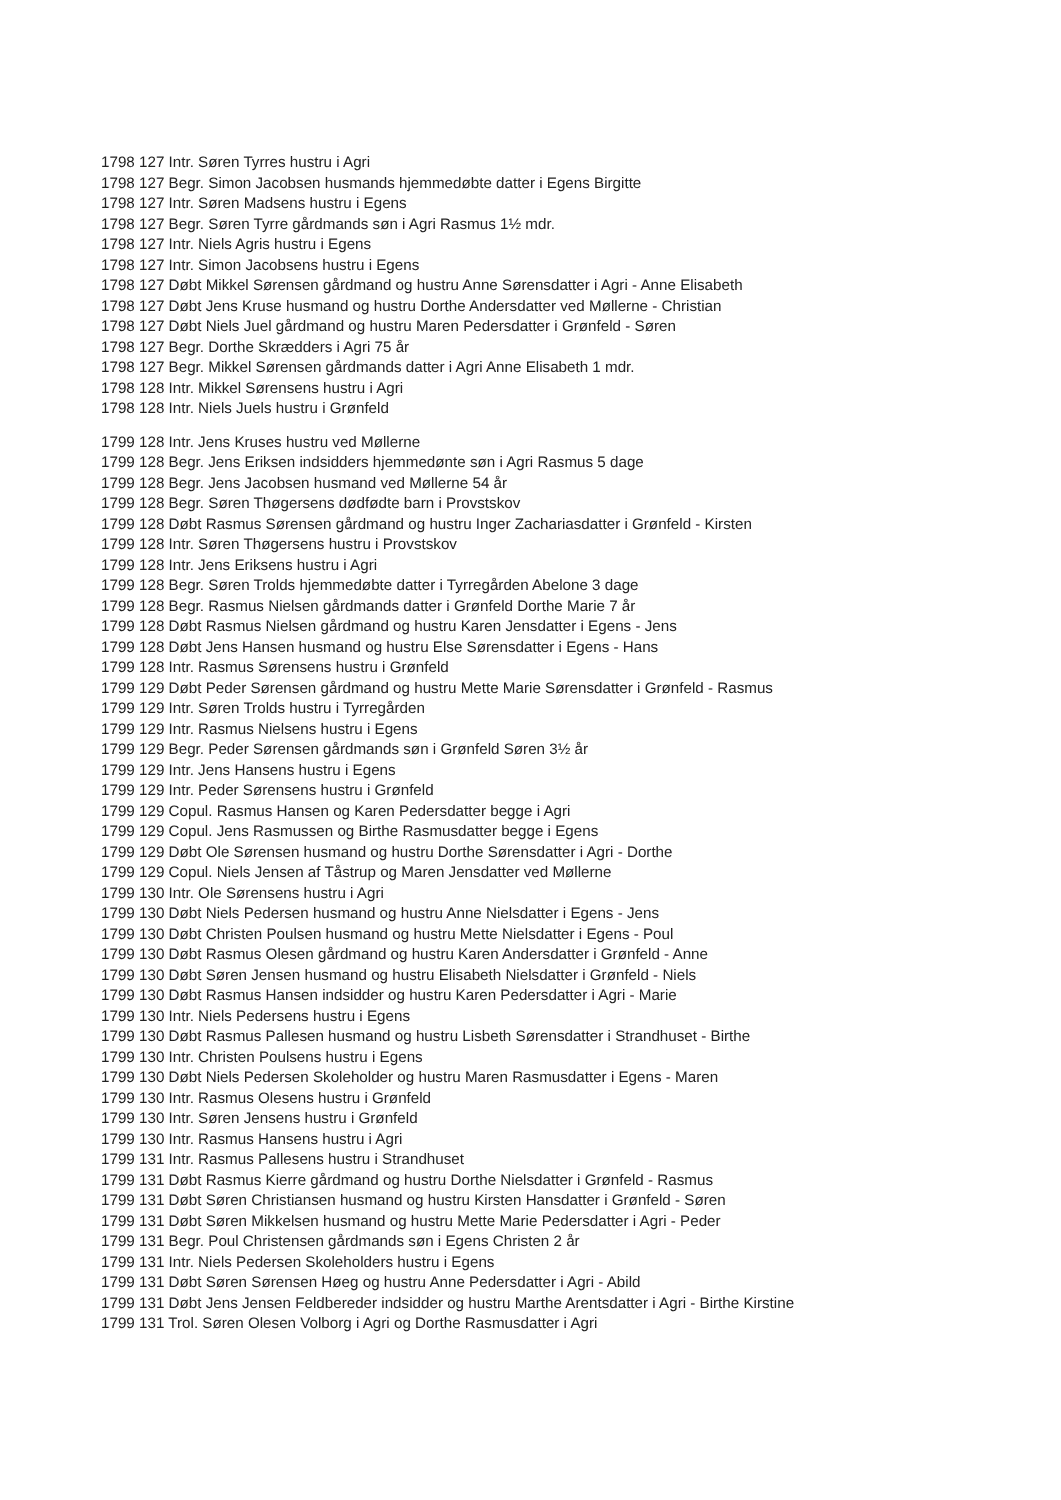1798 127 Intr. Søren Tyrres hustru i Agri
1798 127 Begr. Simon Jacobsen husmands hjemmedøbte datter i Egens Birgitte
1798 127 Intr. Søren Madsens hustru i Egens
1798 127 Begr. Søren Tyrre gårdmands søn i Agri Rasmus 1½ mdr.
1798 127 Intr. Niels Agris hustru i Egens
1798 127 Intr. Simon Jacobsens hustru i Egens
1798 127 Døbt Mikkel Sørensen gårdmand og hustru Anne Sørensdatter i Agri - Anne Elisabeth
1798 127 Døbt Jens Kruse husmand og hustru Dorthe Andersdatter ved Møllerne - Christian
1798 127 Døbt Niels Juel gårdmand og hustru Maren Pedersdatter i Grønfeld - Søren
1798 127 Begr. Dorthe Skrædders i Agri 75 år
1798 127 Begr. Mikkel Sørensen gårdmands datter i Agri Anne Elisabeth 1 mdr.
1798 128 Intr. Mikkel Sørensens hustru i Agri
1798 128 Intr. Niels Juels hustru i Grønfeld
1799 128 Intr. Jens Kruses hustru ved Møllerne
1799 128 Begr. Jens Eriksen indsidders hjemmedønte søn i Agri Rasmus 5 dage
1799 128 Begr. Jens Jacobsen husmand ved Møllerne 54 år
1799 128 Begr. Søren Thøgersens dødfødte barn i Provstskov
1799 128 Døbt Rasmus Sørensen gårdmand og hustru Inger Zachariasdatter i Grønfeld - Kirsten
1799 128 Intr. Søren Thøgersens hustru i Provstskov
1799 128 Intr. Jens Eriksens hustru i Agri
1799 128 Begr. Søren Trolds hjemmedøbte datter i Tyrregården Abelone 3 dage
1799 128 Begr. Rasmus Nielsen gårdmands datter i Grønfeld Dorthe Marie 7 år
1799 128 Døbt Rasmus Nielsen gårdmand og hustru Karen Jensdatter i Egens - Jens
1799 128 Døbt Jens Hansen husmand og hustru Else Sørensdatter i Egens - Hans
1799 128 Intr. Rasmus Sørensens hustru i Grønfeld
1799 129 Døbt Peder Sørensen gårdmand og hustru Mette Marie Sørensdatter i Grønfeld - Rasmus
1799 129 Intr. Søren Trolds hustru i Tyrregården
1799 129 Intr. Rasmus Nielsens hustru i Egens
1799 129 Begr. Peder Sørensen gårdmands søn i Grønfeld Søren 3½ år
1799 129 Intr. Jens Hansens hustru i Egens
1799 129 Intr. Peder Sørensens hustru i Grønfeld
1799 129 Copul. Rasmus Hansen og Karen Pedersdatter begge i Agri
1799 129 Copul. Jens Rasmussen og Birthe Rasmusdatter begge i Egens
1799 129 Døbt Ole Sørensen husmand og hustru Dorthe Sørensdatter i Agri - Dorthe
1799 129 Copul. Niels Jensen af Tåstrup og Maren Jensdatter ved Møllerne
1799 130 Intr. Ole Sørensens hustru i Agri
1799 130 Døbt Niels Pedersen husmand og hustru Anne Nielsdatter i Egens - Jens
1799 130 Døbt Christen Poulsen husmand og hustru Mette Nielsdatter i Egens - Poul
1799 130 Døbt Rasmus Olesen gårdmand og hustru Karen Andersdatter i Grønfeld - Anne
1799 130 Døbt Søren Jensen husmand og hustru Elisabeth Nielsdatter i Grønfeld - Niels
1799 130 Døbt Rasmus Hansen indsidder og hustru Karen Pedersdatter i Agri - Marie
1799 130 Intr. Niels Pedersens hustru i Egens
1799 130 Døbt Rasmus Pallesen husmand og hustru Lisbeth Sørensdatter i Strandhuset - Birthe
1799 130 Intr. Christen Poulsens hustru i Egens
1799 130 Døbt Niels Pedersen Skoleholder og hustru Maren Rasmusdatter i Egens - Maren
1799 130 Intr. Rasmus Olesens hustru i Grønfeld
1799 130 Intr. Søren Jensens hustru i Grønfeld
1799 130 Intr. Rasmus Hansens hustru i Agri
1799 131 Intr. Rasmus Pallesens hustru i Strandhuset
1799 131 Døbt Rasmus Kierre gårdmand og hustru Dorthe Nielsdatter i Grønfeld - Rasmus
1799 131 Døbt Søren Christiansen husmand og hustru Kirsten Hansdatter i Grønfeld - Søren
1799 131 Døbt Søren Mikkelsen husmand og hustru Mette Marie Pedersdatter i Agri - Peder
1799 131 Begr. Poul Christensen gårdmands søn i Egens Christen 2 år
1799 131 Intr. Niels Pedersen Skoleholders hustru i Egens
1799 131 Døbt Søren Sørensen Høeg og hustru Anne Pedersdatter i Agri - Abild
1799 131 Døbt Jens Jensen Feldbereder indsidder og hustru Marthe Arentsdatter i Agri - Birthe Kirstine
1799 131 Trol. Søren Olesen Volborg i Agri og Dorthe Rasmusdatter i Agri